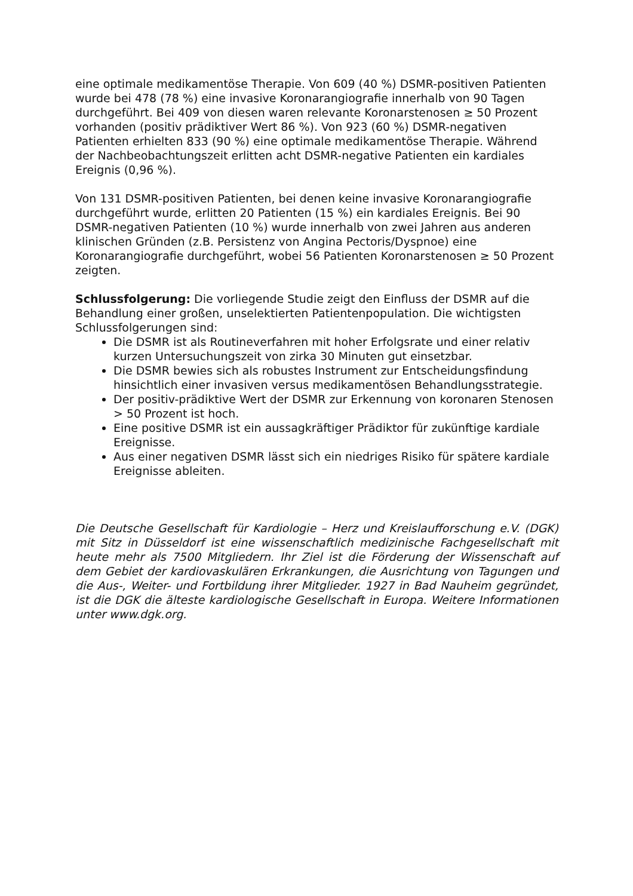eine optimale medikamentöse Therapie. Von 609 (40 %) DSMR-positiven Patienten wurde bei 478 (78 %) eine invasive Koronarangiografie innerhalb von 90 Tagen durchgeführt. Bei 409 von diesen waren relevante Koronarstenosen ≥ 50 Prozent vorhanden (positiv prädiktiver Wert 86 %). Von 923 (60 %) DSMR-negativen Patienten erhielten 833 (90 %) eine optimale medikamentöse Therapie. Während der Nachbeobachtungszeit erlitten acht DSMR-negative Patienten ein kardiales Ereignis (0,96 %).
Von 131 DSMR-positiven Patienten, bei denen keine invasive Koronarangiografie durchgeführt wurde, erlitten 20 Patienten (15 %) ein kardiales Ereignis. Bei 90 DSMR-negativen Patienten (10 %) wurde innerhalb von zwei Jahren aus anderen klinischen Gründen (z.B. Persistenz von Angina Pectoris/Dyspnoe) eine Koronarangiografie durchgeführt, wobei 56 Patienten Koronarstenosen ≥ 50 Prozent zeigten.
Schlussfolgerung: Die vorliegende Studie zeigt den Einfluss der DSMR auf die Behandlung einer großen, unselektierten Patientenpopulation. Die wichtigsten Schlussfolgerungen sind:
Die DSMR ist als Routineverfahren mit hoher Erfolgsrate und einer relativ kurzen Untersuchungszeit von zirka 30 Minuten gut einsetzbar.
Die DSMR bewies sich als robustes Instrument zur Entscheidungsfindung hinsichtlich einer invasiven versus medikamentösen Behandlungsstrategie.
Der positiv-prädiktive Wert der DSMR zur Erkennung von koronaren Stenosen > 50 Prozent ist hoch.
Eine positive DSMR ist ein aussagkräftiger Prädiktor für zukünftige kardiale Ereignisse.
Aus einer negativen DSMR lässt sich ein niedriges Risiko für spätere kardiale Ereignisse ableiten.
Die Deutsche Gesellschaft für Kardiologie – Herz und Kreislaufforschung e.V. (DGK) mit Sitz in Düsseldorf ist eine wissenschaftlich medizinische Fachgesellschaft mit heute mehr als 7500 Mitgliedern. Ihr Ziel ist die Förderung der Wissenschaft auf dem Gebiet der kardiovaskulären Erkrankungen, die Ausrichtung von Tagungen und die Aus-, Weiter- und Fortbildung ihrer Mitglieder. 1927 in Bad Nauheim gegründet, ist die DGK die älteste kardiologische Gesellschaft in Europa. Weitere Informationen unter www.dgk.org.